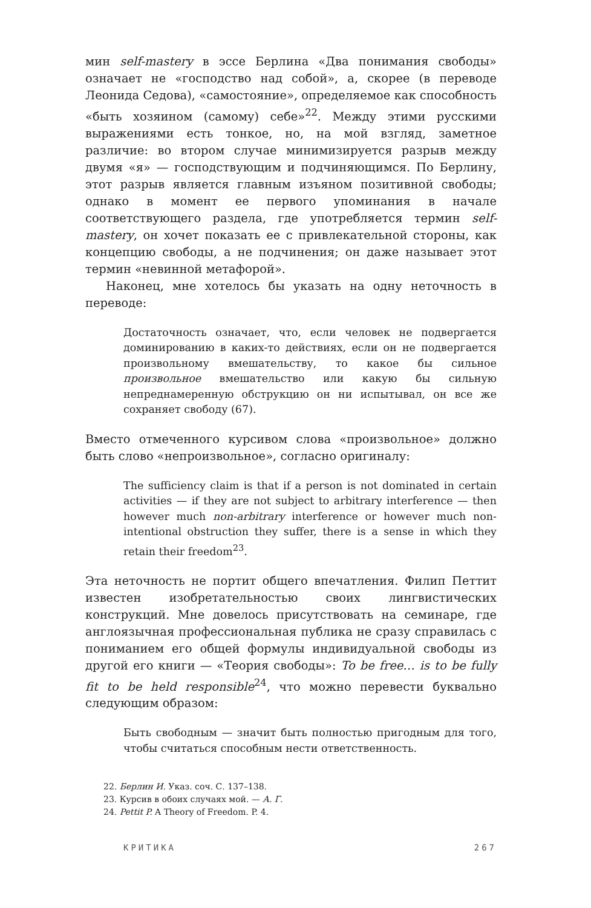мин self-mastery в эссе Берлина «Два понимания свободы» означает не «господство над собой», а, скорее (в переводе Леонида Седова), «самостояние», определяемое как способность «быть хозяином (самому) себе»<sup>22</sup>. Между этими русскими выражениями есть тонкое, но, на мой взгляд, заметное различие: во втором случае минимизируется разрыв между двумя «я» — господствующим и подчиняющимся. По Берлину, этот разрыв является главным изъяном позитивной свободы; однако в момент ее первого упоминания в начале соответствующего раздела, где употребляется термин self-mastery, он хочет показать ее с привлекательной стороны, как концепцию свободы, а не подчинения; он даже называет этот термин «невинной метафорой».
Наконец, мне хотелось бы указать на одну неточность в переводе:
Достаточность означает, что, если человек не подвергается доминированию в каких-то действиях, если он не подвергается произвольному вмешательству, то какое бы сильное произвольное вмешательство или какую бы сильную непреднамеренную обструкцию он ни испытывал, он все же сохраняет свободу (67).
Вместо отмеченного курсивом слова «произвольное» должно быть слово «непроизвольное», согласно оригиналу:
The sufficiency claim is that if a person is not dominated in certain activities — if they are not subject to arbitrary interference — then however much non-arbitrary interference or however much non-intentional obstruction they suffer, there is a sense in which they retain their freedom<sup>23</sup>.
Эта неточность не портит общего впечатления. Филип Петтит известен изобретательностью своих лингвистических конструкций. Мне довелось присутствовать на семинаре, где англоязычная профессиональная публика не сразу справилась с пониманием его общей формулы индивидуальной свободы из другой его книги — «Теория свободы»: To be free… is to be fully fit to be held responsible<sup>24</sup>, что можно перевести буквально следующим образом:
Быть свободным — значит быть полностью пригодным для того, чтобы считаться способным нести ответственность.
22. Берлин И. Указ. соч. С. 137–138.
23. Курсив в обоих случаях мой. — А. Г.
24. Pettit P. A Theory of Freedom. P. 4.
КРИТИКА 267